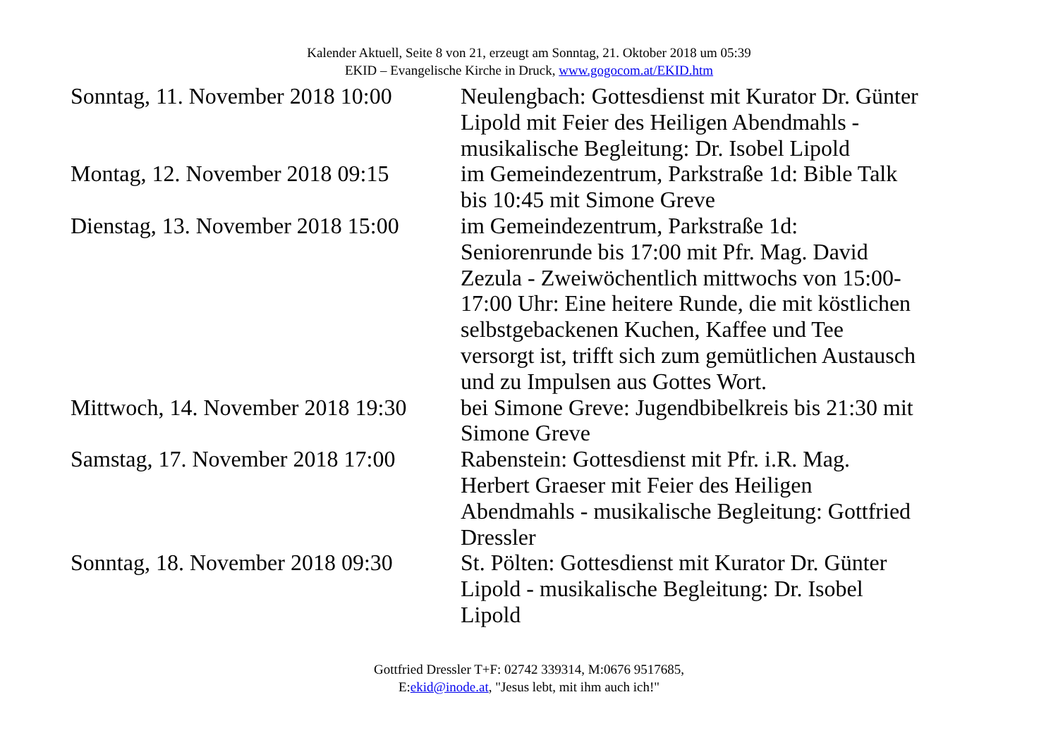Kalender Aktuell, Seite 8 von 21, erzeugt am Sonntag, 21. Oktober 2018 um 05:39
EKID – Evangelische Kirche in Druck, www.gogocom.at/EKID.htm
| Sonntag, 11. November 2018 10:00 | Neulengbach: Gottesdienst mit Kurator Dr. Günter Lipold mit Feier des Heiligen Abendmahls - musikalische Begleitung: Dr. Isobel Lipold |
| Montag, 12. November 2018 09:15 | im Gemeindezentrum, Parkstraße 1d: Bible Talk bis 10:45 mit Simone Greve |
| Dienstag, 13. November 2018 15:00 | im Gemeindezentrum, Parkstraße 1d: Seniorenrunde bis 17:00 mit Pfr. Mag. David Zezula - Zweiwöchentlich mittwochs von 15:00-17:00 Uhr: Eine heitere Runde, die mit köstlichen selbstgebackenen Kuchen, Kaffee und Tee versorgt ist, trifft sich zum gemütlichen Austausch und zu Impulsen aus Gottes Wort. |
| Mittwoch, 14. November 2018 19:30 | bei Simone Greve: Jugendbibelkreis bis 21:30 mit Simone Greve |
| Samstag, 17. November 2018 17:00 | Rabenstein: Gottesdienst mit Pfr. i.R. Mag. Herbert Graeser mit Feier des Heiligen Abendmahls - musikalische Begleitung: Gottfried Dressler |
| Sonntag, 18. November 2018 09:30 | St. Pölten: Gottesdienst mit Kurator Dr. Günter Lipold - musikalische Begleitung: Dr. Isobel Lipold |
Gottfried Dressler T+F: 02742 339314, M:0676 9517685,
E:ekid@inode.at, "Jesus lebt, mit ihm auch ich!"